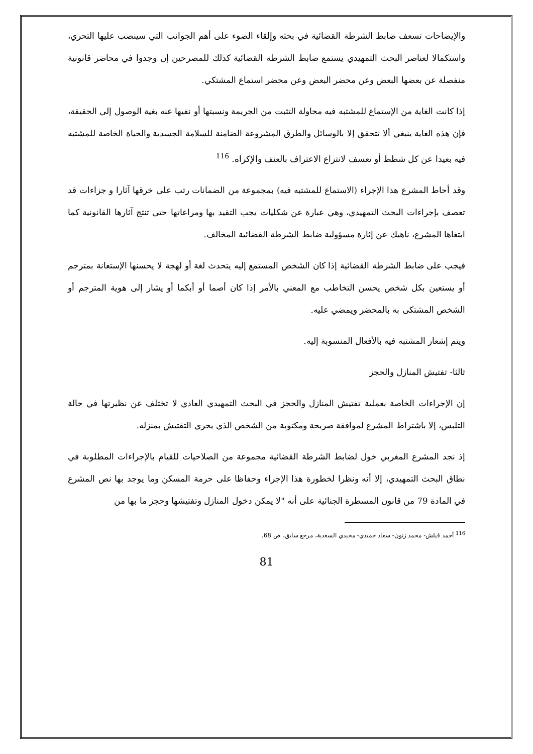والإيضاحات تسعف ضابط الشرطة القضائية في بحثه وإلقاء الضوء على أهم الجوانب التي سينصب عليها التحري، واستكمالا لعناصر البحث التمهيدي يستمع ضابط الشرطة القضائية كذلك للمصرحين إن وجدوا في محاضر قانونية منفصلة عن بعضها البعض وعن محضر البعض وعن محضر استماع المشتكي.
إذا كانت الغاية من الإستماع للمشتبه فيه محاولة التثبت من الجريمة ونسبتها أو نفيها عنه بغية الوصول إلى الحقيقة، فإن هذه الغاية ينبغي ألا تتحقق إلا بالوسائل والطرق المشروعة الضامنة للسلامة الجسدية والحياة الخاصة للمشتبه فيه بعيدا عن كل شطط أو تعسف لانتزاع الاعتراف بالعنف والإكراه. <sup>116</sup>
وقد أحاط المشرع هذا الإجراء (الاستماع للمشتبه فيه) بمجموعة من الضمانات رتب على خرقها آثارا و جزاءات قد تعصف بإجراءات البحث التمهيدي، وهي عبارة عن شكليات يجب التقيد بها ومراعاتها حتى تنتج آثارها القانونية كما ابتغاها المشرع، ناهيك عن إثارة مسؤولية ضابط الشرطة القضائية المخالف.
فيجب على ضابط الشرطة القضائية إذا كان الشخص المستمع إليه يتحدث لغة أو لهجة لا يحسنها الإستعانة بمترجم أو يستعين بكل شخص يحسن التخاطب مع المعني بالأمر إذا كان أصما أو أبكما أو يشار إلى هوية المترجم أو الشخص المشتكى به بالمحضر ويمضي عليه.
ويتم إشعار المشتبه فيه بالأفعال المنسوبة إليه.
ثالثا- تفتيش المنازل والحجز
إن الإجراءات الخاصة بعملية تفتيش المنازل والحجز في البحث التمهيدي العادي لا تختلف عن نظيرتها في حالة التلبس، إلا باشتراط المشرع لموافقة صريحة ومكتوبة من الشخص الذي يجري التفتيش بمنزله.
إذ نجد المشرع المغربي خول لضابط الشرطة القضائية مجموعة من الصلاحيات للقيام بالإجراءات المطلوبة في نطاق البحث التمهيدي، إلا أنه ونظرا لخطورة هذا الإجراء وحفاظا على حرمة المسكن وما يوجد بها نص المشرع في المادة 79 من قانون المسطرة الجنائية على أنه "لا يمكن دخول المنازل وتفتيشها وحجز ما بها من
<sup>116</sup> أحمد قيلش- محمد زنون- سعاد حميدي- مجيدي السعدية، مرجع سابق، ص 68.
81